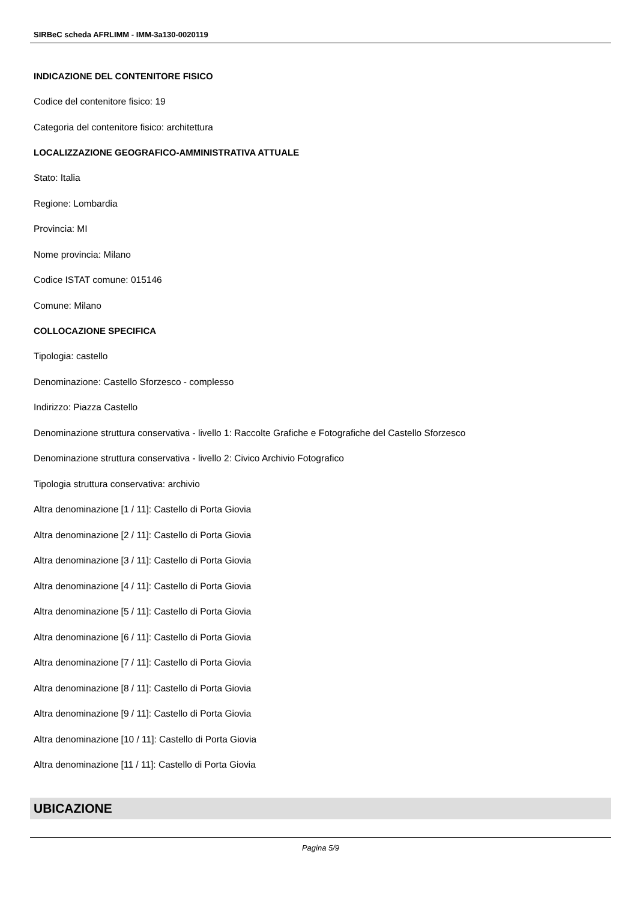SIRBeC scheda AFRLIMM - IMM-3a130-0020119
INDICAZIONE DEL CONTENITORE FISICO
Codice del contenitore fisico: 19
Categoria del contenitore fisico: architettura
LOCALIZZAZIONE GEOGRAFICO-AMMINISTRATIVA ATTUALE
Stato: Italia
Regione: Lombardia
Provincia: MI
Nome provincia: Milano
Codice ISTAT comune: 015146
Comune: Milano
COLLOCAZIONE SPECIFICA
Tipologia: castello
Denominazione: Castello Sforzesco - complesso
Indirizzo: Piazza Castello
Denominazione struttura conservativa - livello 1: Raccolte Grafiche e Fotografiche del Castello Sforzesco
Denominazione struttura conservativa - livello 2: Civico Archivio Fotografico
Tipologia struttura conservativa: archivio
Altra denominazione [1 / 11]: Castello di Porta Giovia
Altra denominazione [2 / 11]: Castello di Porta Giovia
Altra denominazione [3 / 11]: Castello di Porta Giovia
Altra denominazione [4 / 11]: Castello di Porta Giovia
Altra denominazione [5 / 11]: Castello di Porta Giovia
Altra denominazione [6 / 11]: Castello di Porta Giovia
Altra denominazione [7 / 11]: Castello di Porta Giovia
Altra denominazione [8 / 11]: Castello di Porta Giovia
Altra denominazione [9 / 11]: Castello di Porta Giovia
Altra denominazione [10 / 11]: Castello di Porta Giovia
Altra denominazione [11 / 11]: Castello di Porta Giovia
UBICAZIONE
Pagina 5/9